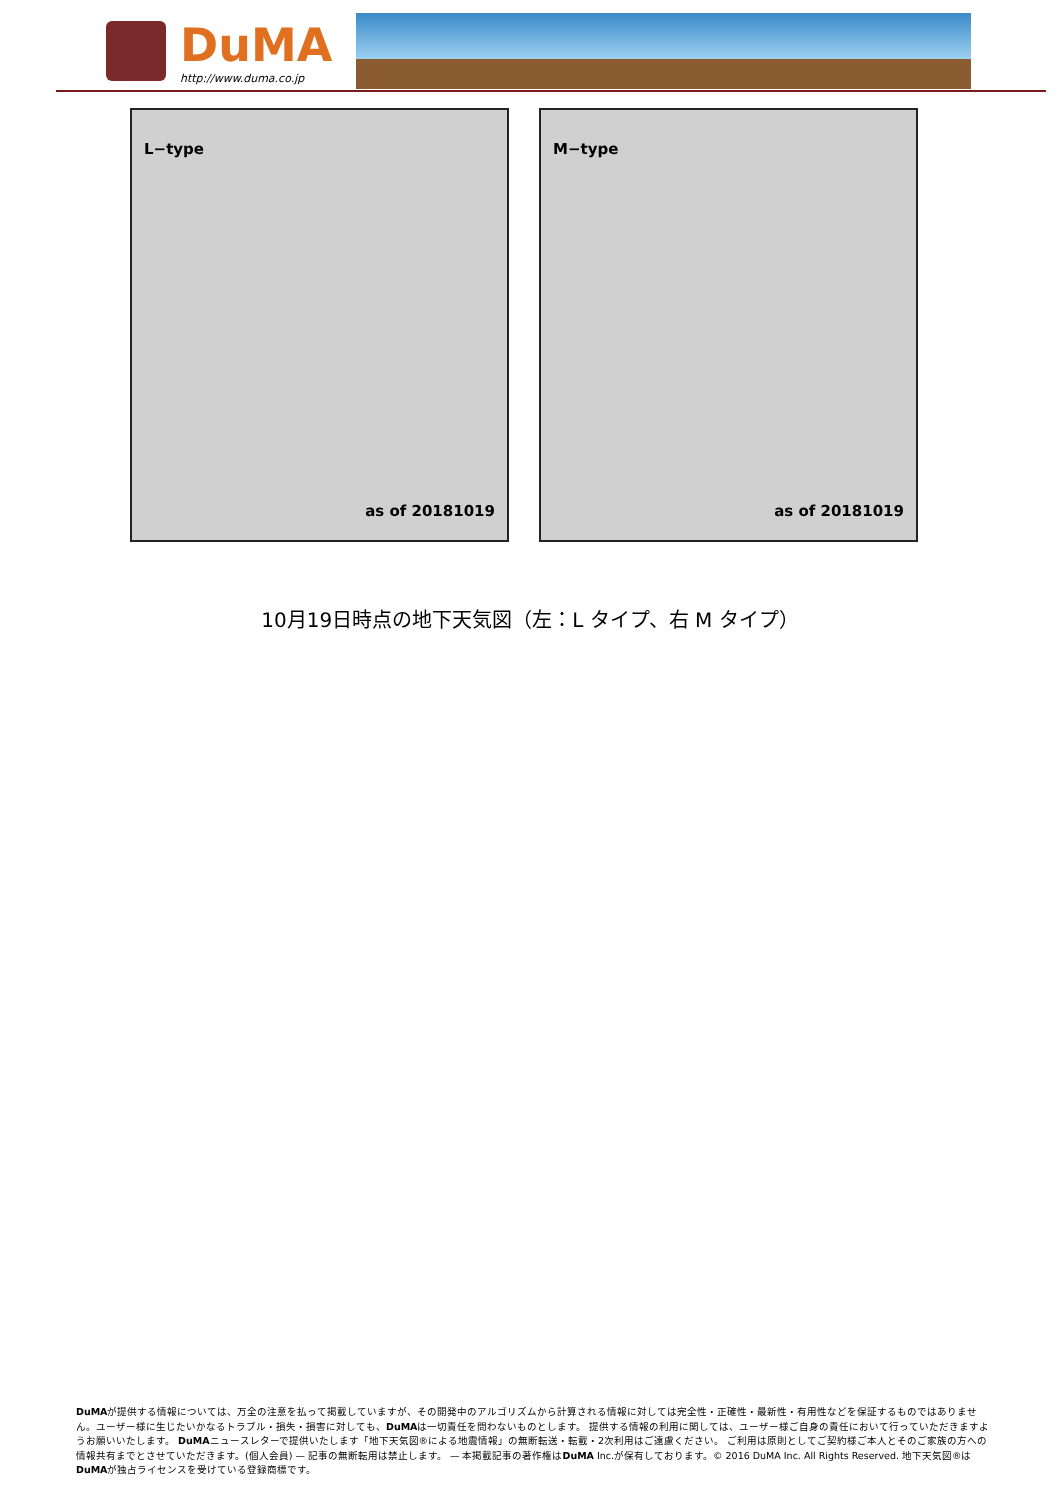DuMA
http://www.duma.co.jp
L−type
as of 20181019
M−type
as of 20181019
10月19日時点の地下天気図（左：L タイプ、右 M タイプ）
DuMAが提供する情報については、万全の注意を払って掲載していますが、その開発中のアルゴリズムから計算される情報に対しては完全性・正確性・最新性・有用性などを保証するものではありません。ユーザー様に生じたいかなるトラブル・損失・損害に対しても、DuMAは一切責任を問わないものとします。 提供する情報の利用に関しては、ユーザー様ご自身の責任において行っていただきますようお願いいたします。 DuMAニュースレターで提供いたします「地下天気図®による地震情報」の無断転送・転載・2次利用はご遠慮ください。 ご利用は原則としてご契約様ご本人とそのご家族の方への情報共有までとさせていただきます。(個人会員) — 記事の無断転用は禁止します。 — 本掲載記事の著作権はDuMA Inc.が保有しております。© 2016 DuMA Inc. All Rights Reserved. 地下天気図®は DuMAが独占ライセンスを受けている登録商標です。